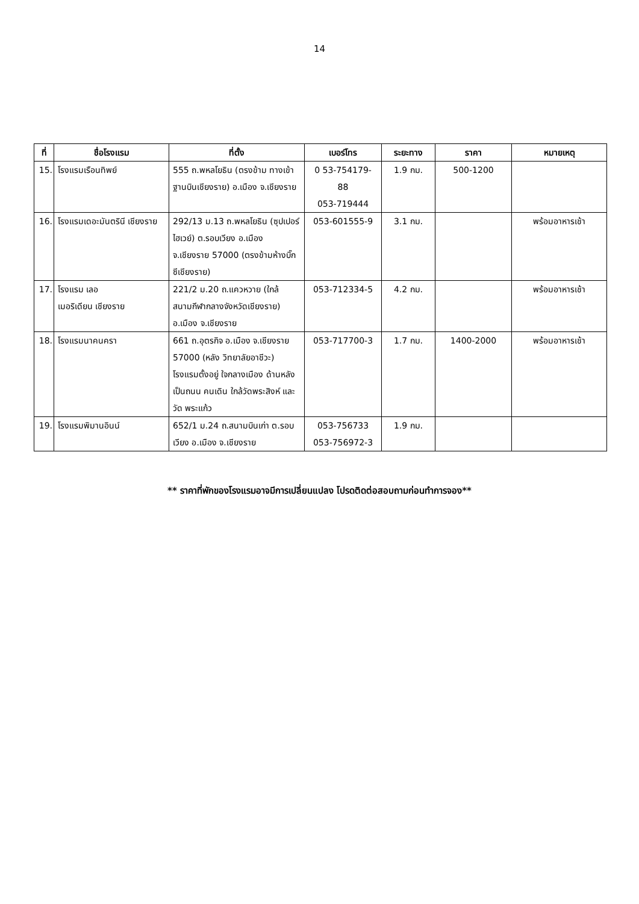14
| ที่ | ชื่อโรงแรม | ที่ตั้ง | เบอร์โทร | ระยะทาง | ราคา | หมายเหตุ |
| --- | --- | --- | --- | --- | --- | --- |
| 15. | โรงแรมเรือนทิพย์ | 555 ถ.พหลโยธิน (ตรงข้าม ทางเข้าฐานบินเชียงราย) อ.เมือง จ.เชียงราย | 0 53-754179- 88 053-719444 | 1.9 กม. | 500-1200 | |
| 16. | โรงแรมเดอะมันตรินี เชียงราย | 292/13 ม.13 ถ.พหลโยธิน (ซุปเปอร์ไฮเวย์) ต.รอบเวียง อ.เมือง จ.เชียงราย 57000 (ตรงข้ามห้างบิ๊กซีเชียงราย) | 053-601555-9 | 3.1 กม. | | พร้อมอาหารเช้า |
| 17. | โรงแรม เลอ เมอริเดียน เชียงราย | 221/2 ม.20 ถ.แควหวาย (ใกล้ สนามกีฬากลางจังหวัดเชียงราย) อ.เมือง จ.เชียงราย | 053-712334-5 | 4.2 กม. | | พร้อมอาหารเช้า |
| 18. | โรงแรมนาคนครา | 661 ถ.อุตรกิจ อ.เมือง จ.เชียงราย 57000 (หลัง วิทยาลัยอาชีวะ) โรงแรมตั้งอยู่ ใจกลางเมือง ด้านหลังเป็นถนน คนเดิน ใกล้วัดพระสิงห์ และวัด พระแก้ว | 053-717700-3 | 1.7 กม. | 1400-2000 | พร้อมอาหารเช้า |
| 19. | โรงแรมพิมานอินน์ | 652/1 ม.24 ถ.สนามบินเก่า ต.รอบเวียง อ.เมือง จ.เชียงราย | 053-756733 053-756972-3 | 1.9 กม. | | |
** ราคาที่พักของโรงแรมอาจมีการเปลี่ยนแปลง โปรดติดต่อสอบถามก่อนทำการจอง**